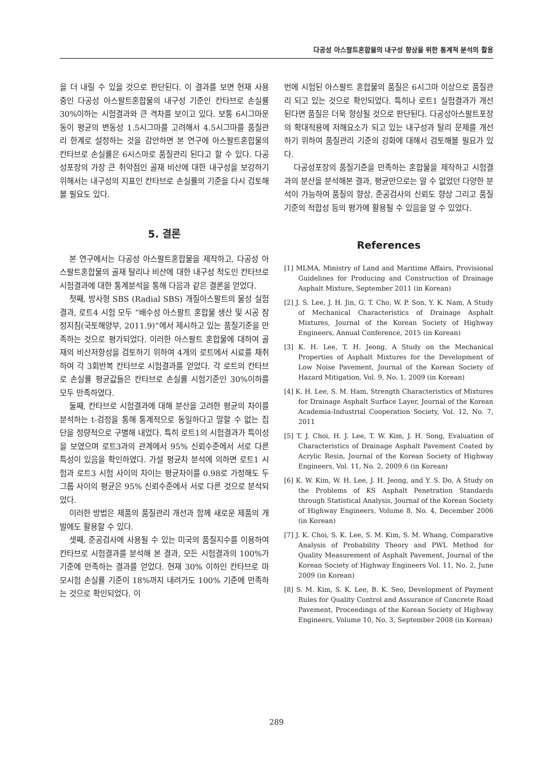다공성 아스팔트혼합물의 내구성 향상을 위한 통계적 분석의 활용
을 더 내릴 수 있을 것으로 판단된다. 이 결과를 보면 현재 사용 중인 다공성 아스팔트혼합물의 내구성 기준인 칸타브로 손실률 30%이하는 시험결과와 큰 격차를 보이고 있다. 보통 6시그마운동이 평균의 변동성 1.5시그마를 고려해서 4.5시그마를 품질관리 한계로 설정하는 것을 감안하면 본 연구에 아스팔트혼합물의 칸타브로 손실률은 6시스마로 품질관리 된다고 할 수 있다. 다공성포장의 가장 큰 취약점인 골재 비산에 대한 내구성을 보강하기 위해서는 내구성의 지표인 칸타브로 손실률의 기준을 다시 검토해볼 필요도 있다.
5. 결론
본 연구에서는 다공성 아스팔트혼합물을 제작하고, 다공성 아스팔트혼합물의 골재 탈리나 비산에 대한 내구성 척도인 칸타브로 시험결과에 대한 통계분석을 통해 다음과 같은 결론을 얻었다.
첫째, 방사형 SBS (Radial SBS) 개질아스팔트의 물성 실험결과, 로트4 시험 모두 “배수성 아스팔트 혼합물 생산 및 시공 잠정지침(국토해양부, 2011.9)”에서 제시하고 있는 품질기준을 만족하는 것으로 평가되었다. 이러한 아스팔트 혼합물에 대하여 골재의 비산저항성을 검토하기 위하여 4개의 로트에서 시료를 채취하여 각 3회반복 칸타브로 시험결과를 얻었다. 각 로트의 칸타브로 손실률 평균값들은 칸타브로 손실률 시험기준인 30%이하를 모두 만족하였다.
둘째, 칸타브로 시험결과에 대해 분산을 고려한 평균의 차이를 분석하는 t-검정을 통해 통계적으로 동일하다고 말할 수 없는 집단을 정량적으로 구별해 내었다. 특히 로트1의 시험결과가 특이성을 보였으며 로트3과의 관계에서 95% 신뢰수준에서 서로 다른 특성이 있음을 확인하였다. 가설 평균차 분석에 의하면 로트1 시험과 로트3 시험 사이의 차이는 평균차이를 0.98로 가정해도 두 그룹 사이의 평균은 95% 신뢰수준에서 서로 다른 것으로 분석되었다.
이러한 방법은 제품의 품질관리 개선과 함께 새로운 제품의 개발에도 활용할 수 있다.
셋째, 준공검사에 사용될 수 있는 미국의 품질지수를 이용하여 칸타브로 시험결과를 분석해 본 결과, 모든 시험결과의 100%가 기준에 만족하는 결과를 얻었다. 현재 30% 이하인 칸타브로 마모시험 손실률 기준이 18%까지 내려가도 100% 기준에 만족하는 것으로 확인되었다. 이
번에 시험된 아스팔트 혼합물의 품질은 6시그마 이상으로 품질관리 되고 있는 것으로 확인되었다. 특히나 로트1 실험결과가 개선된다면 품질은 더욱 향상될 것으로 판단된다. 다공성아스팔트포장의 확대적용에 저해요소가 되고 있는 내구성과 탈리 문제를 개선하기 위하여 품질관리 기준의 강화에 대해서 검토해볼 필요가 있다.
다공성포장의 품질기준을 만족하는 혼합물을 제작하고 시험결과의 분산을 분석해본 결과, 평균만으로는 알 수 없었던 다양한 분석이 가능하여 품질의 향상, 준공검사의 신뢰도 향상 그리고 품질기준의 적합성 등의 평가에 활용될 수 있음을 알 수 있었다.
References
[1] MLMA, Ministry of Land and Maritime Affairs, Provisional Guidelines for Producing and Construction of Drainage Asphalt Mixture, September 2011 (in Korean)
[2] J. S. Lee, J. H. Jin, G. T. Cho, W. P. Son, Y. K. Nam, A Study of Mechanical Characteristics of Drainage Asphalt Mixtures, Journal of the Korean Society of Highway Engineers, Annual Conference, 2015 (in Korean)
[3] K. H. Lee, T. H. Jeong, A Study on the Mechanical Properties of Asphalt Mixtures for the Development of Low Noise Pavement, Journal of the Korean Society of Hazard Mitigation, Vol. 9, No. 1, 2009 (in Korean)
[4] K. H. Lee, S. M. Ham, Strength Characteristics of Mixtures for Drainage Asphalt Surface Layer, Journal of the Korean Academia-Industrial Cooperation Society, Vol. 12, No. 7, 2011
[5] T. J. Choi, H. J. Lee, T. W. Kim, J. H. Song, Evaluation of Characteristics of Drainage Asphalt Pavement Coated by Acrylic Resin, Journal of the Korean Society of Highway Engineers, Vol. 11, No. 2, 2009.6 (in Korean)
[6] K. W. Kim, W. H. Lee, J. H. Jeong, and Y. S. Do, A Study on the Problems of KS Asphalt Penetration Standards through Statistical Analysis, Journal of the Korean Society of Highway Engineers, Volume 8, No. 4, December 2006 (in Korean)
[7] J. K. Choi, S. K. Lee, S. M. Kim, S. M. Whang, Comparative Analysis of Probability Theory and PWL Method for Quality Measurement of Asphalt Pavement, Journal of the Korean Society of Highway Engineers Vol. 11, No. 2, June 2009 (in Korean)
[8] S. M. Kim, S. K. Lee, B. K. Seo, Development of Payment Rules for Quality Control and Assurance of Concrete Road Pavement, Proceedings of the Korean Society of Highway Engineers, Volume 10, No. 3, September 2008 (in Korean)
289